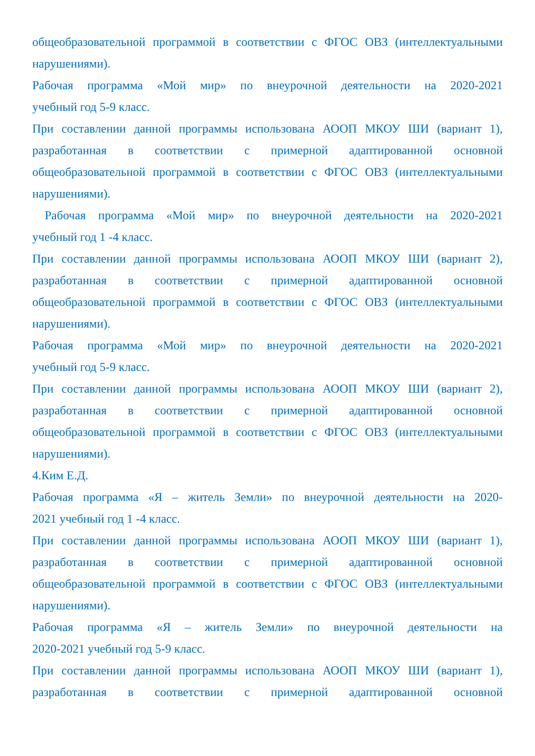общеобразовательной программой в соответствии с ФГОС ОВЗ (интеллектуальными нарушениями).
Рабочая программа «Мой мир» по внеурочной деятельности на 2020-2021
учебный год 5-9 класс.
При составлении данной программы использована АООП МКОУ ШИ (вариант 1), разработанная в соответствии с примерной адаптированной основной общеобразовательной программой в соответствии с ФГОС ОВЗ (интеллектуальными нарушениями).
Рабочая программа «Мой мир» по внеурочной деятельности на 2020-2021
учебный год 1 -4 класс.
При составлении данной программы использована АООП МКОУ ШИ (вариант 2), разработанная в соответствии с примерной адаптированной основной общеобразовательной программой в соответствии с ФГОС ОВЗ (интеллектуальными нарушениями).
Рабочая программа «Мой мир» по внеурочной деятельности на 2020-2021
учебный год 5-9 класс.
При составлении данной программы использована АООП МКОУ ШИ (вариант 2), разработанная в соответствии с примерной адаптированной основной общеобразовательной программой в соответствии с ФГОС ОВЗ (интеллектуальными нарушениями).
4.Ким Е.Д.
Рабочая программа «Я – житель Земли» по внеурочной деятельности на 2020-
2021 учебный год 1 -4 класс.
При составлении данной программы использована АООП МКОУ ШИ (вариант 1), разработанная в соответствии с примерной адаптированной основной общеобразовательной программой в соответствии с ФГОС ОВЗ (интеллектуальными нарушениями).
Рабочая программа «Я – житель Земли» по внеурочной деятельности на
2020-2021 учебный год 5-9 класс.
При составлении данной программы использована АООП МКОУ ШИ (вариант 1), разработанная в соответствии с примерной адаптированной основной